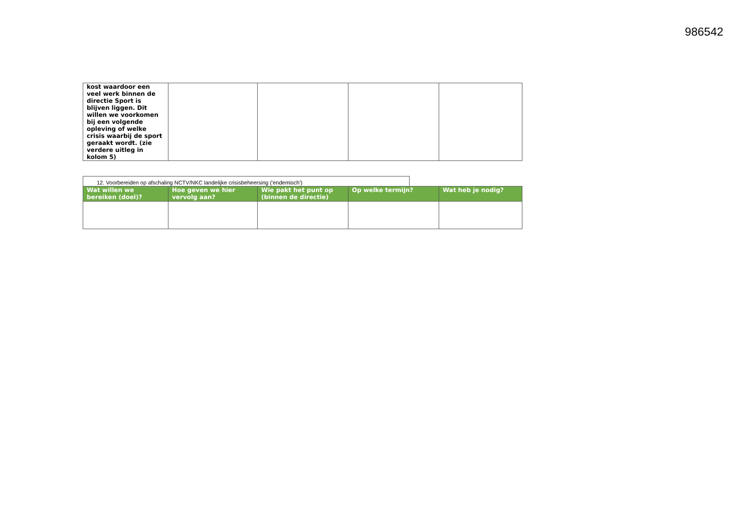986542
| kost waardoor een veel werk binnen de directie Sport is blijven liggen. Dit willen we voorkomen bij een volgende opleving of welke crisis waarbij de sport geraakt wordt. (zie verdere uitleg in kolom 5) | | | | |
12. Voorbereiden op afschaling NCTV/NKC landelijke crisisbeheersing ('endemisch')
| Wat willen we bereiken (doel)? | Hoe geven we hier vervolg aan? | Wie pakt het punt op (binnen de directie) | Op welke termijn? | Wat heb je nodig? |
| --- | --- | --- | --- | --- |